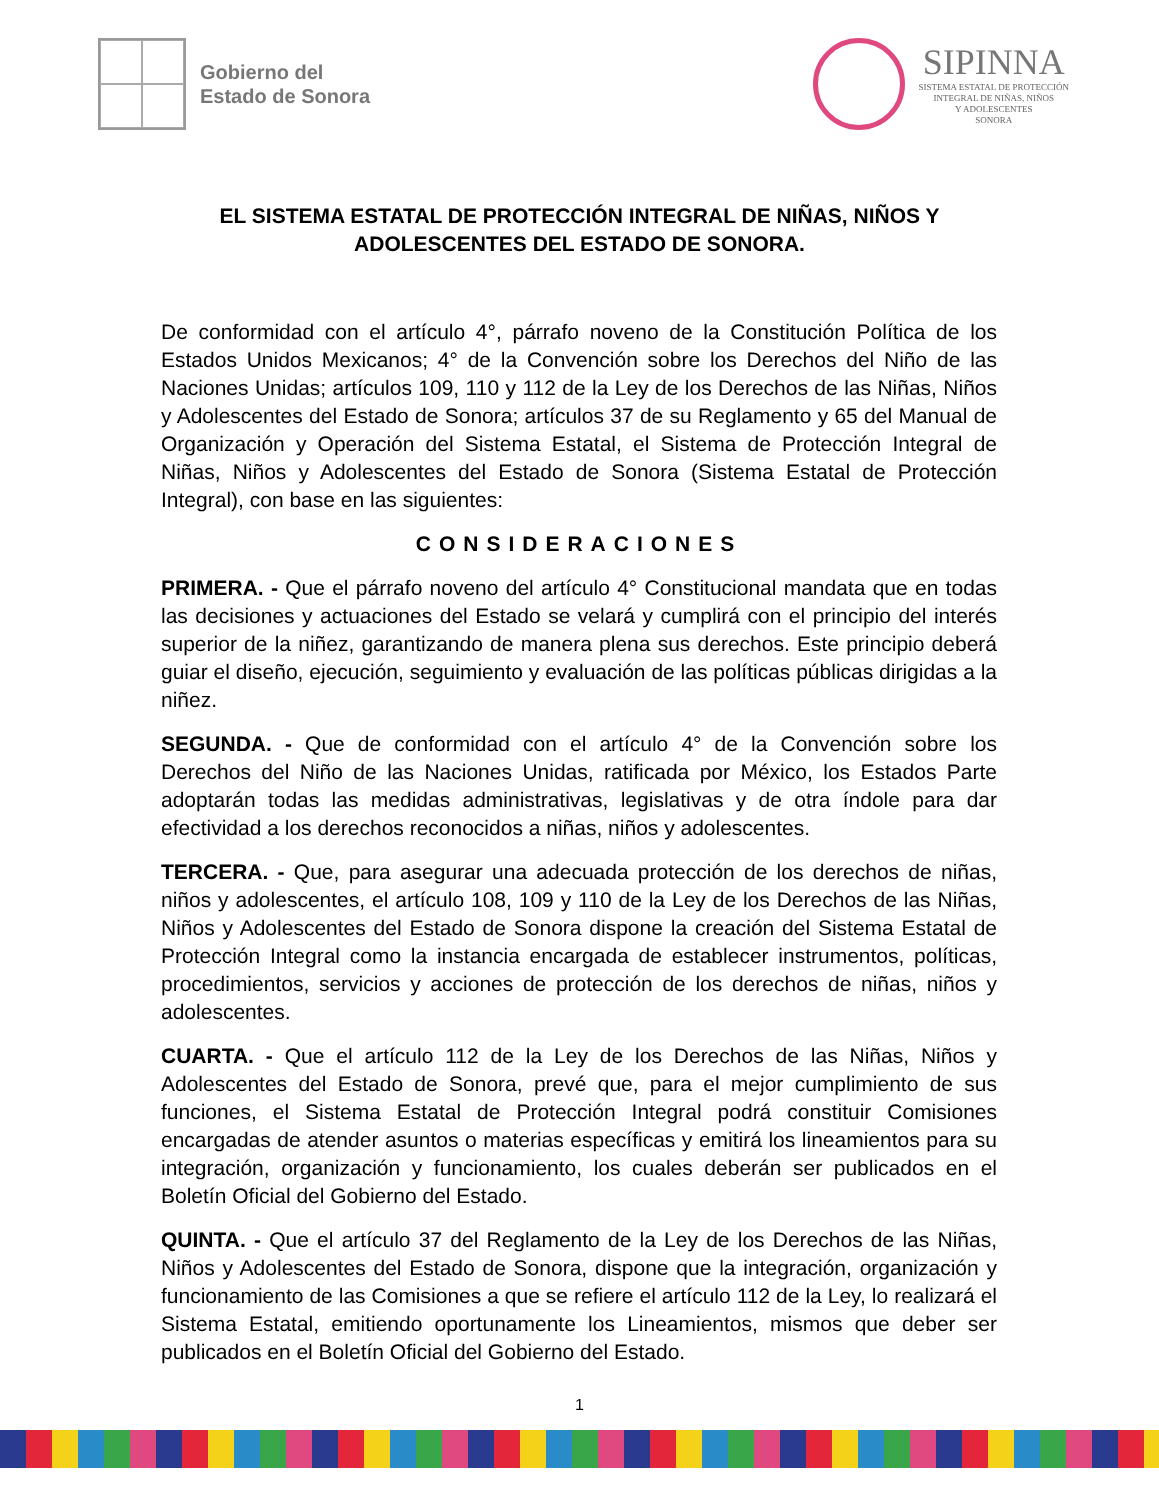Gobierno del
Estado de Sonora
SIPINNA
SISTEMA ESTATAL DE PROTECCIÓN
INTEGRAL DE NIÑAS, NIÑOS
Y ADOLESCENTES
SONORA
EL SISTEMA ESTATAL DE PROTECCIÓN INTEGRAL DE NIÑAS, NIÑOS Y ADOLESCENTES DEL ESTADO DE SONORA.
De conformidad con el artículo 4°, párrafo noveno de la Constitución Política de los Estados Unidos Mexicanos; 4° de la Convención sobre los Derechos del Niño de las Naciones Unidas; artículos 109, 110 y 112 de la Ley de los Derechos de las Niñas, Niños y Adolescentes del Estado de Sonora; artículos 37 de su Reglamento y 65 del Manual de Organización y Operación del Sistema Estatal, el Sistema de Protección Integral de Niñas, Niños y Adolescentes del Estado de Sonora (Sistema Estatal de Protección Integral), con base en las siguientes:
CONSIDERACIONES
PRIMERA. - Que el párrafo noveno del artículo 4° Constitucional mandata que en todas las decisiones y actuaciones del Estado se velará y cumplirá con el principio del interés superior de la niñez, garantizando de manera plena sus derechos. Este principio deberá guiar el diseño, ejecución, seguimiento y evaluación de las políticas públicas dirigidas a la niñez.
SEGUNDA. - Que de conformidad con el artículo 4° de la Convención sobre los Derechos del Niño de las Naciones Unidas, ratificada por México, los Estados Parte adoptarán todas las medidas administrativas, legislativas y de otra índole para dar efectividad a los derechos reconocidos a niñas, niños y adolescentes.
TERCERA. - Que, para asegurar una adecuada protección de los derechos de niñas, niños y adolescentes, el artículo 108, 109 y 110 de la Ley de los Derechos de las Niñas, Niños y Adolescentes del Estado de Sonora dispone la creación del Sistema Estatal de Protección Integral como la instancia encargada de establecer instrumentos, políticas, procedimientos, servicios y acciones de protección de los derechos de niñas, niños y adolescentes.
CUARTA. - Que el artículo 112 de la Ley de los Derechos de las Niñas, Niños y Adolescentes del Estado de Sonora, prevé que, para el mejor cumplimiento de sus funciones, el Sistema Estatal de Protección Integral podrá constituir Comisiones encargadas de atender asuntos o materias específicas y emitirá los lineamientos para su integración, organización y funcionamiento, los cuales deberán ser publicados en el Boletín Oficial del Gobierno del Estado.
QUINTA. - Que el artículo 37 del Reglamento de la Ley de los Derechos de las Niñas, Niños y Adolescentes del Estado de Sonora, dispone que la integración, organización y funcionamiento de las Comisiones a que se refiere el artículo 112 de la Ley, lo realizará el Sistema Estatal, emitiendo oportunamente los Lineamientos, mismos que deber ser publicados en el Boletín Oficial del Gobierno del Estado.
1